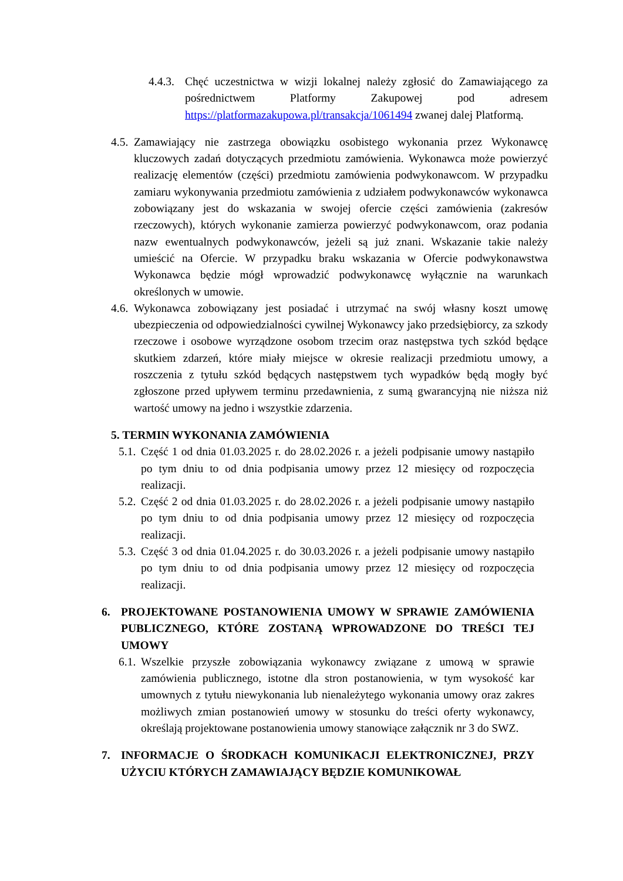4.4.3. Chęć uczestnictwa w wizji lokalnej należy zgłosić do Zamawiającego za pośrednictwem Platformy Zakupowej pod adresem https://platformazakupowa.pl/transakcja/1061494 zwanej dalej Platformą.
4.5. Zamawiający nie zastrzega obowiązku osobistego wykonania przez Wykonawcę kluczowych zadań dotyczących przedmiotu zamówienia. Wykonawca może powierzyć realizację elementów (części) przedmiotu zamówienia podwykonawcom. W przypadku zamiaru wykonywania przedmiotu zamówienia z udziałem podwykonawców wykonawca zobowiązany jest do wskazania w swojej ofercie części zamówienia (zakresów rzeczowych), których wykonanie zamierza powierzyć podwykonawcom, oraz podania nazw ewentualnych podwykonawców, jeżeli są już znani. Wskazanie takie należy umieścić na Ofercie. W przypadku braku wskazania w Ofercie podwykonawstwa Wykonawca będzie mógł wprowadzić podwykonawcę wyłącznie na warunkach określonych w umowie.
4.6. Wykonawca zobowiązany jest posiadać i utrzymać na swój własny koszt umowę ubezpieczenia od odpowiedzialności cywilnej Wykonawcy jako przedsiębiorcy, za szkody rzeczowe i osobowe wyrządzone osobom trzecim oraz następstwa tych szkód będące skutkiem zdarzeń, które miały miejsce w okresie realizacji przedmiotu umowy, a roszczenia z tytułu szkód będących następstwem tych wypadków będą mogły być zgłoszone przed upływem terminu przedawnienia, z sumą gwarancyjną nie niższa niż wartość umowy na jedno i wszystkie zdarzenia.
5. TERMIN WYKONANIA ZAMÓWIENIA
5.1. Część 1 od dnia 01.03.2025 r. do 28.02.2026 r. a jeżeli podpisanie umowy nastąpiło po tym dniu to od dnia podpisania umowy przez 12 miesięcy od rozpoczęcia realizacji.
5.2. Część 2 od dnia 01.03.2025 r. do 28.02.2026 r. a jeżeli podpisanie umowy nastąpiło po tym dniu to od dnia podpisania umowy przez 12 miesięcy od rozpoczęcia realizacji.
5.3. Część 3 od dnia 01.04.2025 r. do 30.03.2026 r. a jeżeli podpisanie umowy nastąpiło po tym dniu to od dnia podpisania umowy przez 12 miesięcy od rozpoczęcia realizacji.
6. PROJEKTOWANE POSTANOWIENIA UMOWY W SPRAWIE ZAMÓWIENIA PUBLICZNEGO, KTÓRE ZOSTANĄ WPROWADZONE DO TREŚCI TEJ UMOWY
6.1. Wszelkie przyszłe zobowiązania wykonawcy związane z umową w sprawie zamówienia publicznego, istotne dla stron postanowienia, w tym wysokość kar umownych z tytułu niewykonania lub nienależytego wykonania umowy oraz zakres możliwych zmian postanowień umowy w stosunku do treści oferty wykonawcy, określają projektowane postanowienia umowy stanowiące załącznik nr 3 do SWZ.
7. INFORMACJE O ŚRODKACH KOMUNIKACJI ELEKTRONICZNEJ, PRZY UŻYCIU KTÓRYCH ZAMAWIAJĄCY BĘDZIE KOMUNIKOWAŁ